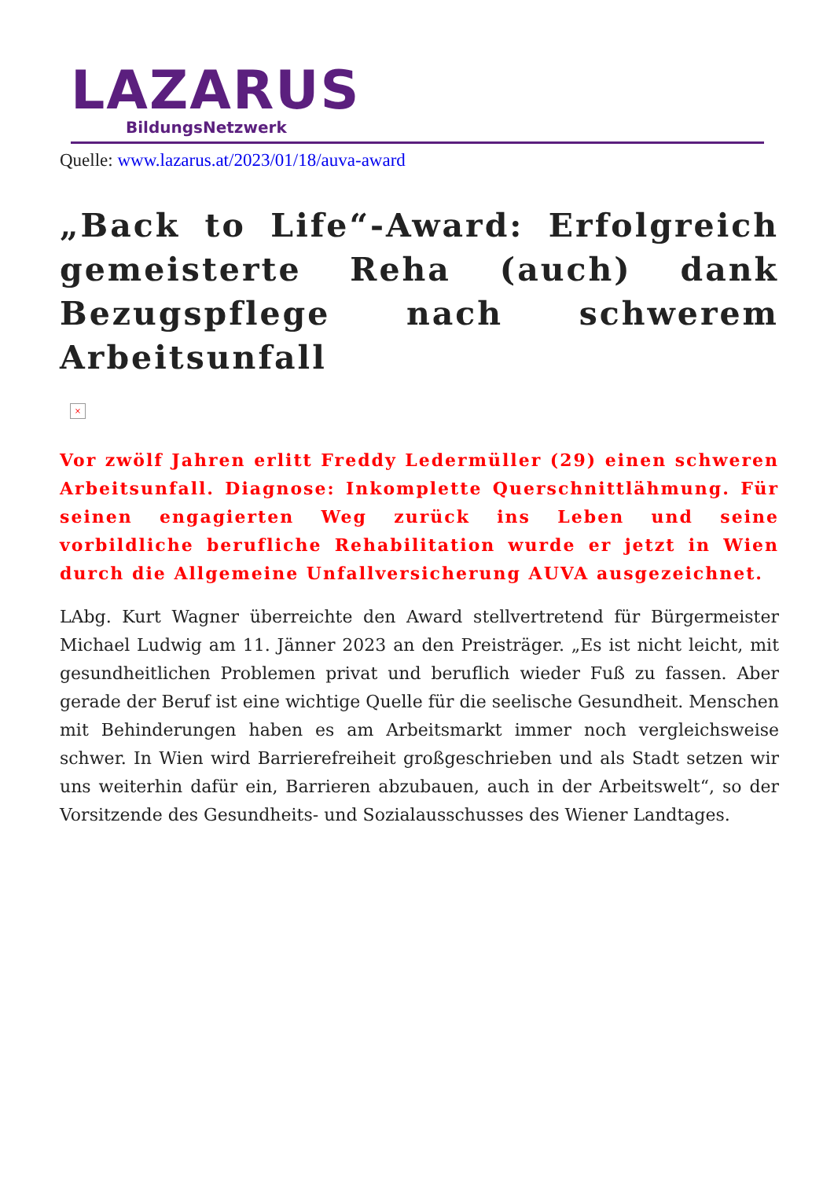LAZARUS
BildungsNetzwerk
Quelle: www.lazarus.at/2023/01/18/auva-award
„Back to Life“-Award: Erfolgreich gemeisterte Reha (auch) dank Bezugspflege nach schwerem Arbeitsunfall
×
Vor zwölf Jahren erlitt Freddy Ledermüller (29) einen schweren Arbeitsunfall. Diagnose: Inkomplette Querschnittlähmung. Für seinen engagierten Weg zurück ins Leben und seine vorbildliche berufliche Rehabilitation wurde er jetzt in Wien durch die Allgemeine Unfallversicherung AUVA ausgezeichnet.
LAbg. Kurt Wagner überreichte den Award stellvertretend für Bürgermeister Michael Ludwig am 11. Jänner 2023 an den Preisträger. „Es ist nicht leicht, mit gesundheitlichen Problemen privat und beruflich wieder Fuß zu fassen. Aber gerade der Beruf ist eine wichtige Quelle für die seelische Gesundheit. Menschen mit Behinderungen haben es am Arbeitsmarkt immer noch vergleichsweise schwer. In Wien wird Barrierefreiheit großgeschrieben und als Stadt setzen wir uns weiterhin dafür ein, Barrieren abzubauen, auch in der Arbeitswelt“, so der Vorsitzende des Gesundheits- und Sozialausschusses des Wiener Landtages.